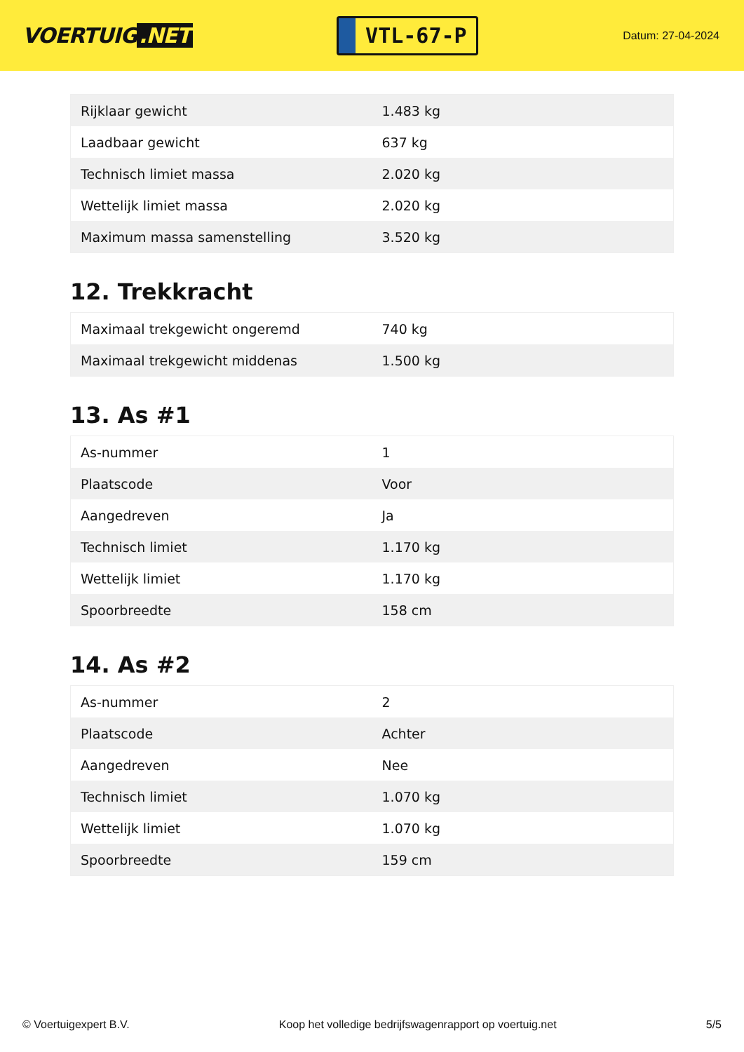VOERTUIG.NET
VTL-67-P
Datum: 27-04-2024
| Rijklaar gewicht | 1.483 kg |
| Laadbaar gewicht | 637 kg |
| Technisch limiet massa | 2.020 kg |
| Wettelijk limiet massa | 2.020 kg |
| Maximum massa samenstelling | 3.520 kg |
12. Trekkracht
| Maximaal trekgewicht ongeremd | 740 kg |
| Maximaal trekgewicht middenas | 1.500 kg |
13. As #1
| As-nummer | 1 |
| Plaatscode | Voor |
| Aangedreven | Ja |
| Technisch limiet | 1.170 kg |
| Wettelijk limiet | 1.170 kg |
| Spoorbreedte | 158 cm |
14. As #2
| As-nummer | 2 |
| Plaatscode | Achter |
| Aangedreven | Nee |
| Technisch limiet | 1.070 kg |
| Wettelijk limiet | 1.070 kg |
| Spoorbreedte | 159 cm |
© Voertuigexpert B.V. Koop het volledige bedrijfswagenrapport op voertuig.net 5/5